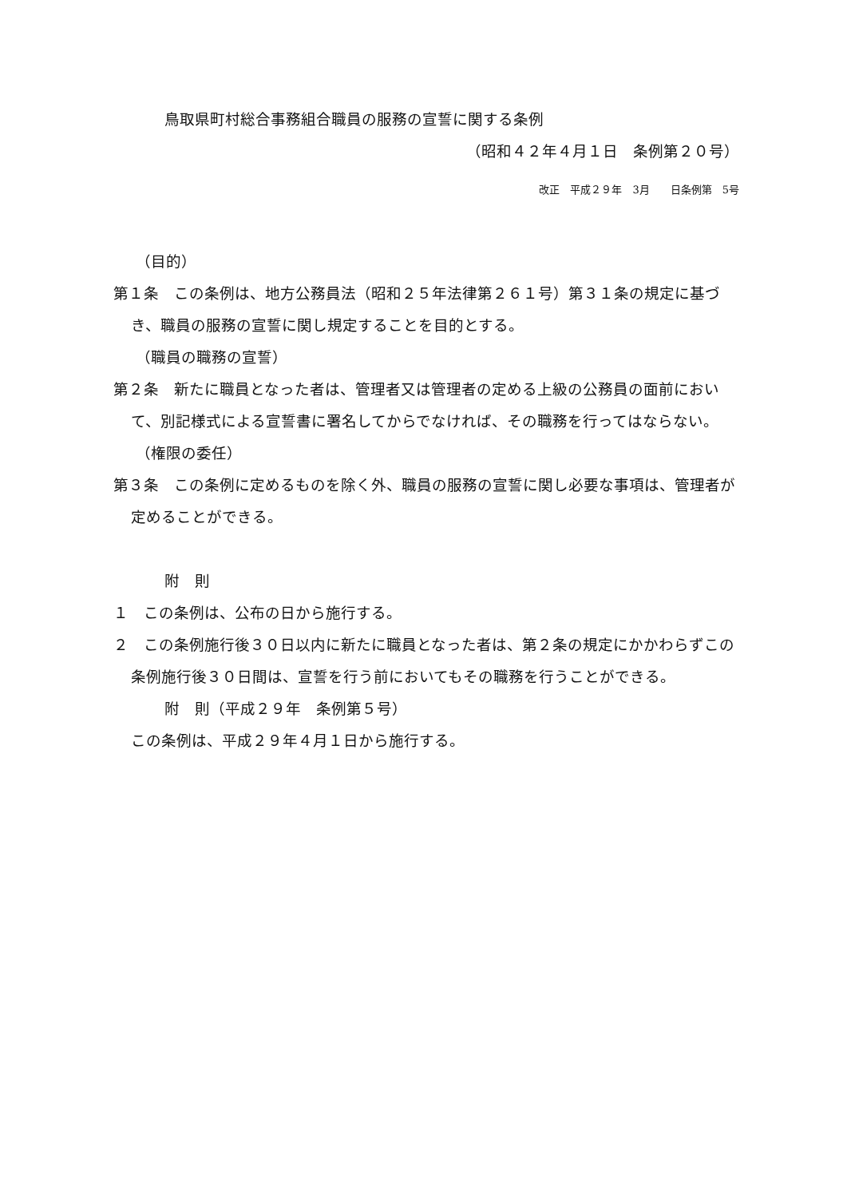鳥取県町村総合事務組合職員の服務の宣誓に関する条例
（昭和４２年４月１日　条例第２０号）
改正　平成２９年　3月　　日条例第　5号
（目的）
第１条　この条例は、地方公務員法（昭和２５年法律第２６１号）第３１条の規定に基づき、職員の服務の宣誓に関し規定することを目的とする。
（職員の職務の宣誓）
第２条　新たに職員となった者は、管理者又は管理者の定める上級の公務員の面前において、別記様式による宣誓書に署名してからでなければ、その職務を行ってはならない。
（権限の委任）
第３条　この条例に定めるものを除く外、職員の服務の宣誓に関し必要な事項は、管理者が定めることができる。
附　則
１　この条例は、公布の日から施行する。
２　この条例施行後３０日以内に新たに職員となった者は、第２条の規定にかかわらずこの条例施行後３０日間は、宣誓を行う前においてもその職務を行うことができる。
附　則（平成２９年　条例第５号）
この条例は、平成２９年４月１日から施行する。